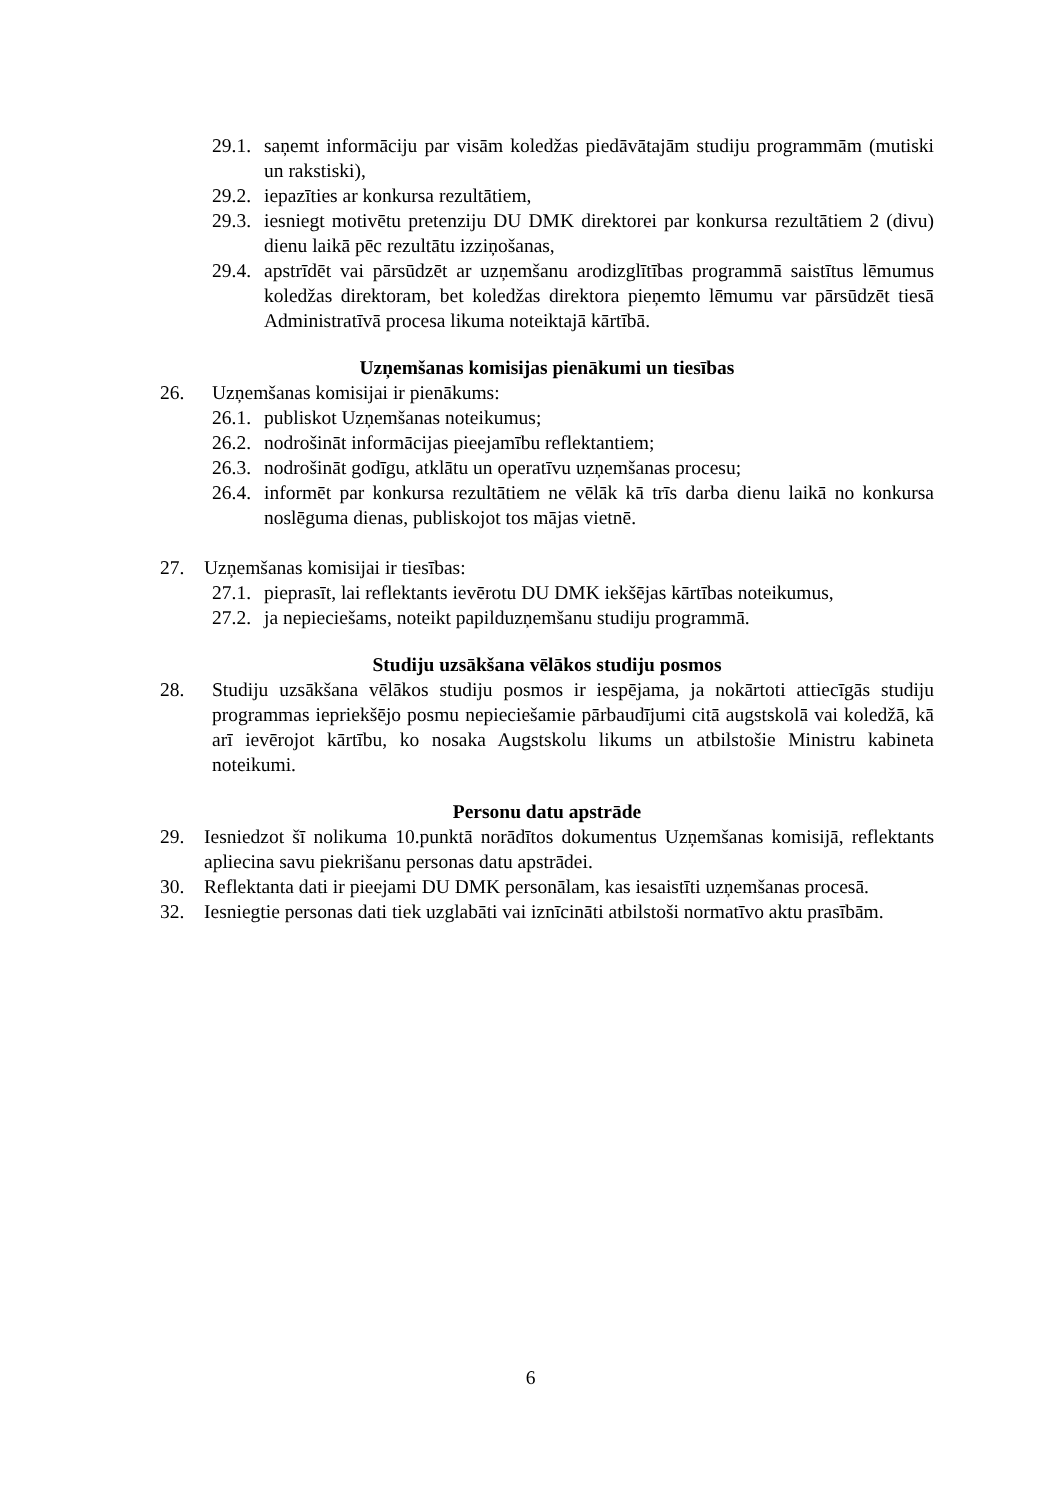29.1. saņemt informāciju par visām koledžas piedāvātajām studiju programmām (mutiski un rakstiski),
29.2. iepazīties ar konkursa rezultātiem,
29.3. iesniegt motivētu pretenziju DU DMK direktorei par konkursa rezultātiem 2 (divu) dienu laikā pēc rezultātu izziņošanas,
29.4. apstrīdēt vai pārsūdzēt ar uzņemšanu arodizglītības programmā saistītus lēmumus koledžas direktoram, bet koledžas direktora pieņemto lēmumu var pārsūdzēt tiesā Administratīvā procesa likuma noteiktajā kārtībā.
Uzņemšanas komisijas pienākumi un tiesības
26. Uzņemšanas komisijai ir pienākums:
26.1. publiskot Uzņemšanas noteikumus;
26.2. nodrošināt informācijas pieejamību reflektantiem;
26.3. nodrošināt godīgu, atklātu un operatīvu uzņemšanas procesu;
26.4. informēt par konkursa rezultātiem ne vēlāk kā trīs darba dienu laikā no konkursa noslēguma dienas, publiskojot tos mājas vietnē.
27. Uzņemšanas komisijai ir tiesības:
27.1. pieprasīt, lai reflektants ievērotu DU DMK iekšējas kārtības noteikumus,
27.2. ja nepieciešams, noteikt papilduzņemšanu studiju programmā.
Studiju uzsākšana vēlākos studiju posmos
28. Studiju uzsākšana vēlākos studiju posmos ir iespējama, ja nokārtoti attiecīgās studiju programmas iepriekšējo posmu nepieciešamie pārbaudījumi citā augstskolā vai koledžā, kā arī ievērojot kārtību, ko nosaka Augstskolu likums un atbilstošie Ministru kabineta noteikumi.
Personu datu apstrāde
29. Iesniedzot šī nolikuma 10.punktā norādītos dokumentus Uzņemšanas komisijā, reflektants apliecina savu piekrišanu personas datu apstrādei.
30. Reflektanta dati ir pieejami DU DMK personālam, kas iesaistīti uzņemšanas procesā.
32. Iesniegtie personas dati tiek uzglabāti vai iznīcināti atbilstoši normatīvo aktu prasībām.
6